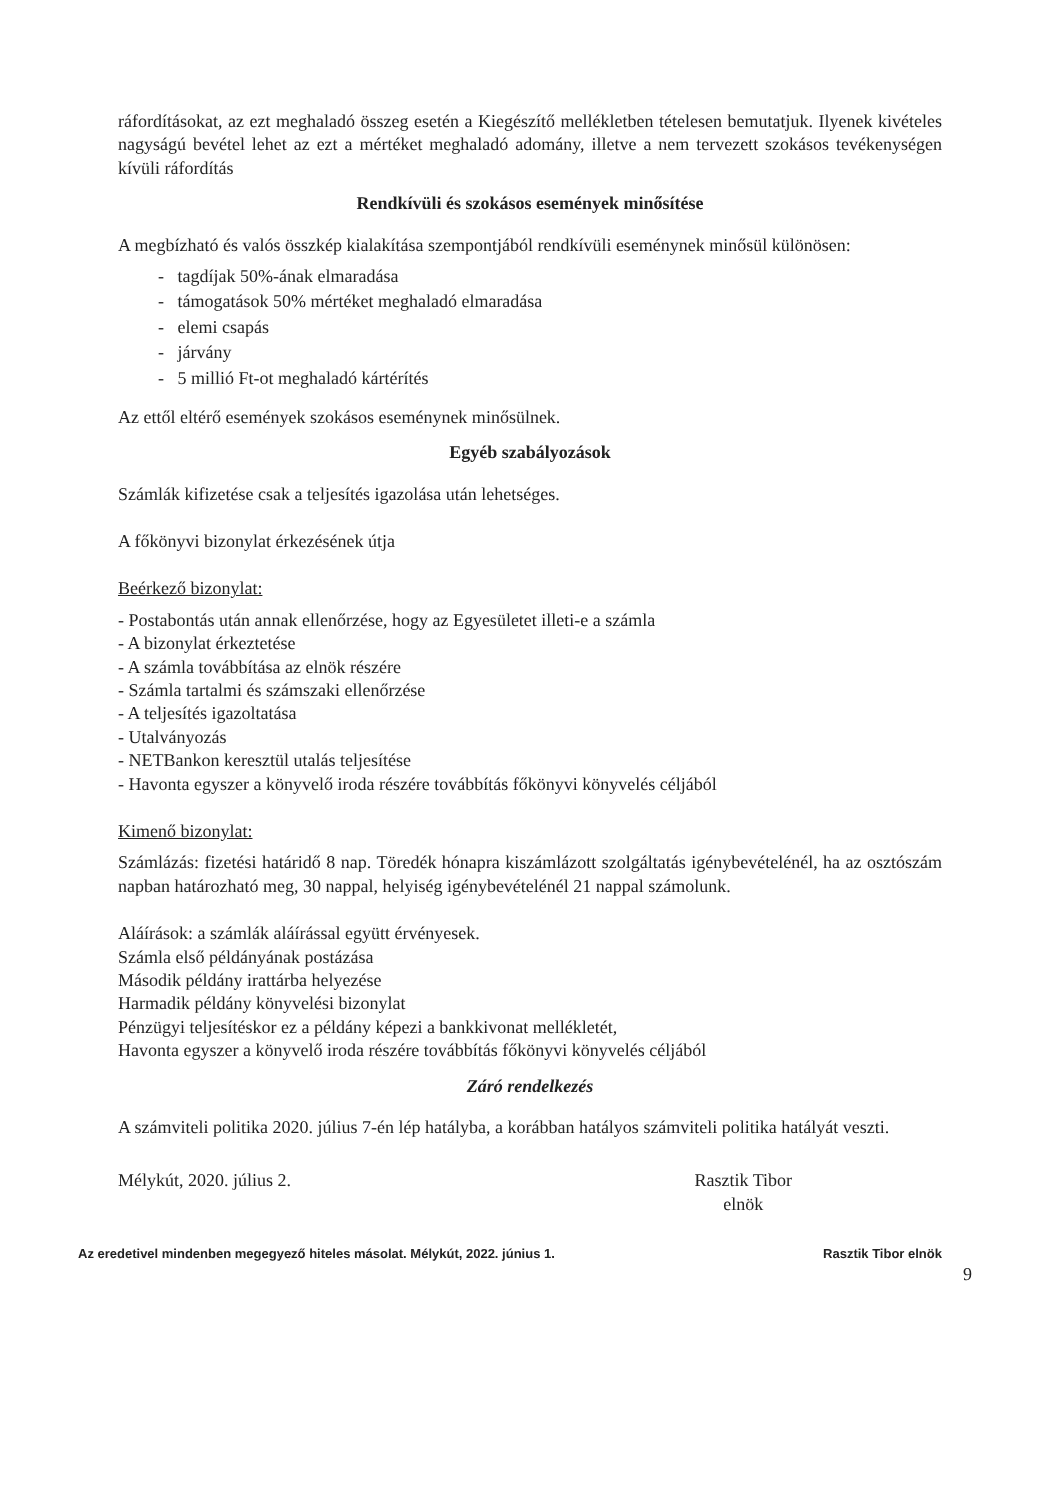ráfordításokat, az ezt meghaladó összeg esetén a Kiegészítő mellékletben tételesen bemutatjuk. Ilyenek kivételes nagyságú bevétel lehet az ezt a mértéket meghaladó adomány, illetve a nem tervezett szokásos tevékenységen kívüli ráfordítás
Rendkívüli és szokásos események minősítése
A megbízható és valós összkép kialakítása szempontjából rendkívüli eseménynek minősül különösen:
- tagdíjak 50%-ának elmaradása
- támogatások 50% mértéket meghaladó elmaradása
- elemi csapás
- járvány
- 5 millió Ft-ot meghaladó kártérítés
Az ettől eltérő események szokásos eseménynek minősülnek.
Egyéb szabályozások
Számlák kifizetése csak a teljesítés igazolása után lehetséges.
A főkönyvi bizonylat érkezésének útja
Beérkező bizonylat:
- Postabontás után annak ellenőrzése, hogy az Egyesületet illeti-e a számla
- A bizonylat érkeztetése
- A számla továbbítása az elnök részére
- Számla tartalmi és számszaki ellenőrzése
- A teljesítés igazoltatása
- Utalványozás
- NETBankon keresztül utalás teljesítése
- Havonta egyszer a könyvelő iroda részére továbbítás főkönyvi könyvelés céljából
Kimenő bizonylat:
Számlázás: fizetési határidő 8 nap. Töredék hónapra kiszámlázott szolgáltatás igénybevételénél, ha az osztószám napban határozható meg, 30 nappal, helyiség igénybevételénél 21 nappal számolunk.
Aláírások: a számlák aláírással együtt érvényesek.
Számla első példányának postázása
Második példány irattárba helyezése
Harmadik példány könyvelési bizonylat
Pénzügyi teljesítéskor ez a példány képezi a bankkivonat mellékletét,
Havonta egyszer a könyvelő iroda részére továbbítás főkönyvi könyvelés céljából
Záró rendelkezés
A számviteli politika 2020. július 7-én lép hatályba, a korábban hatályos számviteli politika hatályát veszti.
Mélykút, 2020. július 2. Rasztik Tibor
elnök
Az eredetivel mindenben megegyező hiteles másolat. Mélykút, 2022. június 1. Rasztik Tibor elnök
9